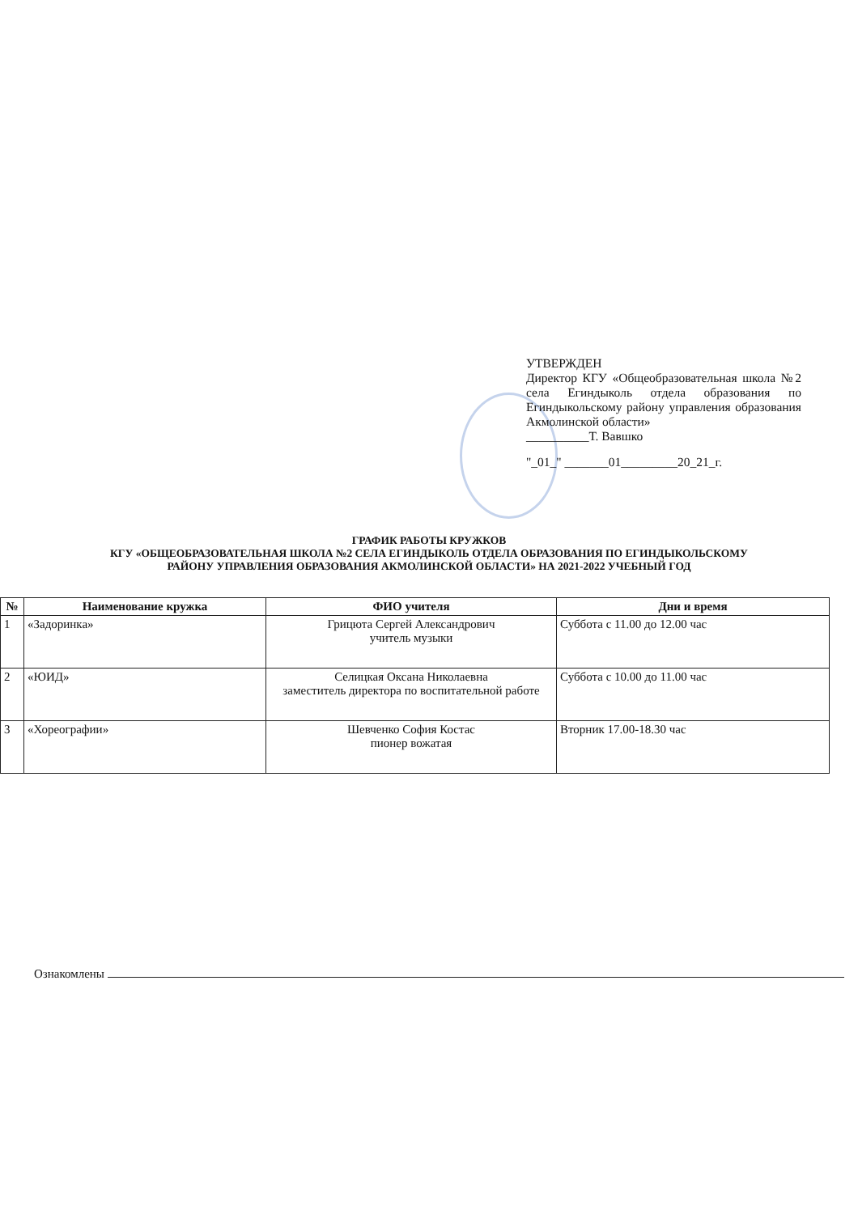УТВЕРЖДЕН
Директор КГУ «Общеобразовательная школа №2 села Егиндыколь отдела образования по Егиндыкольскому району управления образования Акмолинской области»
__________Т. Вавшко
"_01_" _______01_________20_21_г.
ГРАФИК РАБОТЫ КРУЖКОВ
КГУ «ОБЩЕОБРАЗОВАТЕЛЬНАЯ ШКОЛА №2 СЕЛА ЕГИНДЫКОЛЬ ОТДЕЛА ОБРАЗОВАНИЯ ПО ЕГИНДЫКОЛЬСКОМУ
РАЙОНУ УПРАВЛЕНИЯ ОБРАЗОВАНИЯ АКМОЛИНСКОЙ ОБЛАСТИ» НА 2021-2022 УЧЕБНЫЙ ГОД
| № | Наименование кружка | ФИО учителя | Дни и время |
| --- | --- | --- | --- |
| 1 | «Задоринка» | Грицюта Сергей Александрович учитель музыки | Суббота с 11.00 до 12.00 час |
| 2 | «ЮИД» | Селицкая Оксана Николаевна заместитель директора по воспитательной работе | Суббота с 10.00 до 11.00 час |
| 3 | «Хореографии» | Шевченко София Костас пионер вожатая | Вторник 17.00-18.30 час |
Ознакомлены